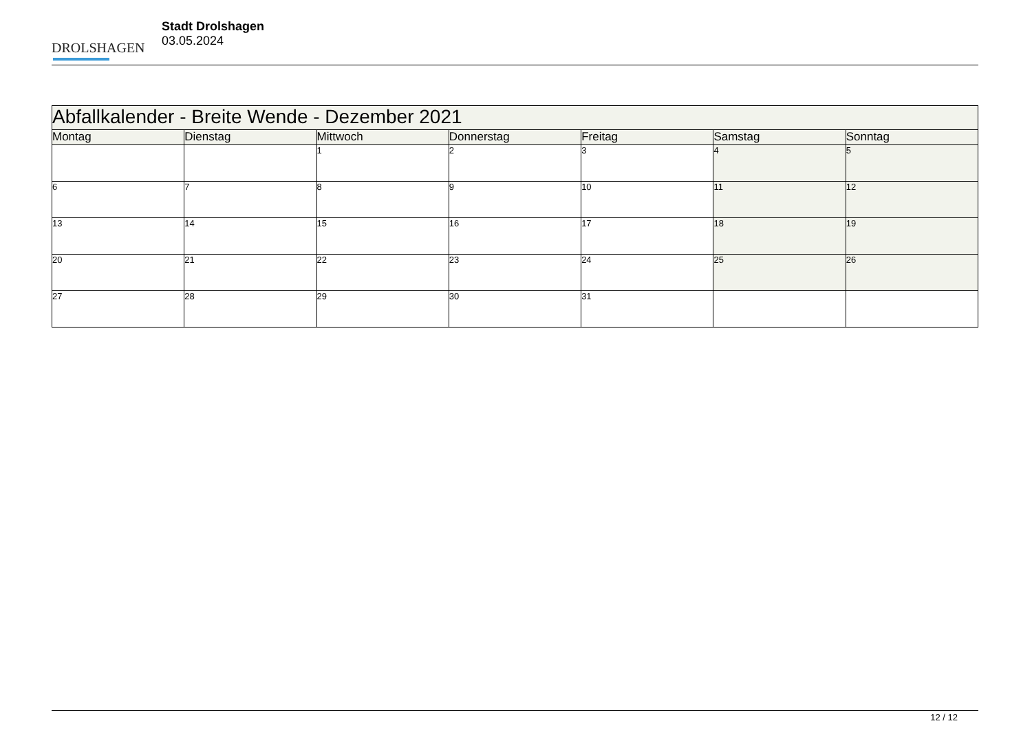DROLSHAGEN
Stadt Drolshagen
03.05.2024
| Abfallkalender - Breite Wende - Dezember 2021 | | | | | | |
| Montag | Dienstag | Mittwoch | Donnerstag | Freitag | Samstag | Sonntag |
| | | 1 | 2 | 3 | 4 | 5 |
| 6 | 7 | 8 | 9 | 10 | 11 | 12 |
| 13 | 14 | 15 | 16 | 17 | 18 | 19 |
| 20 | 21 | 22 | 23 | 24 | 25 | 26 |
| 27 | 28 | 29 | 30 | 31 | | |
12 / 12